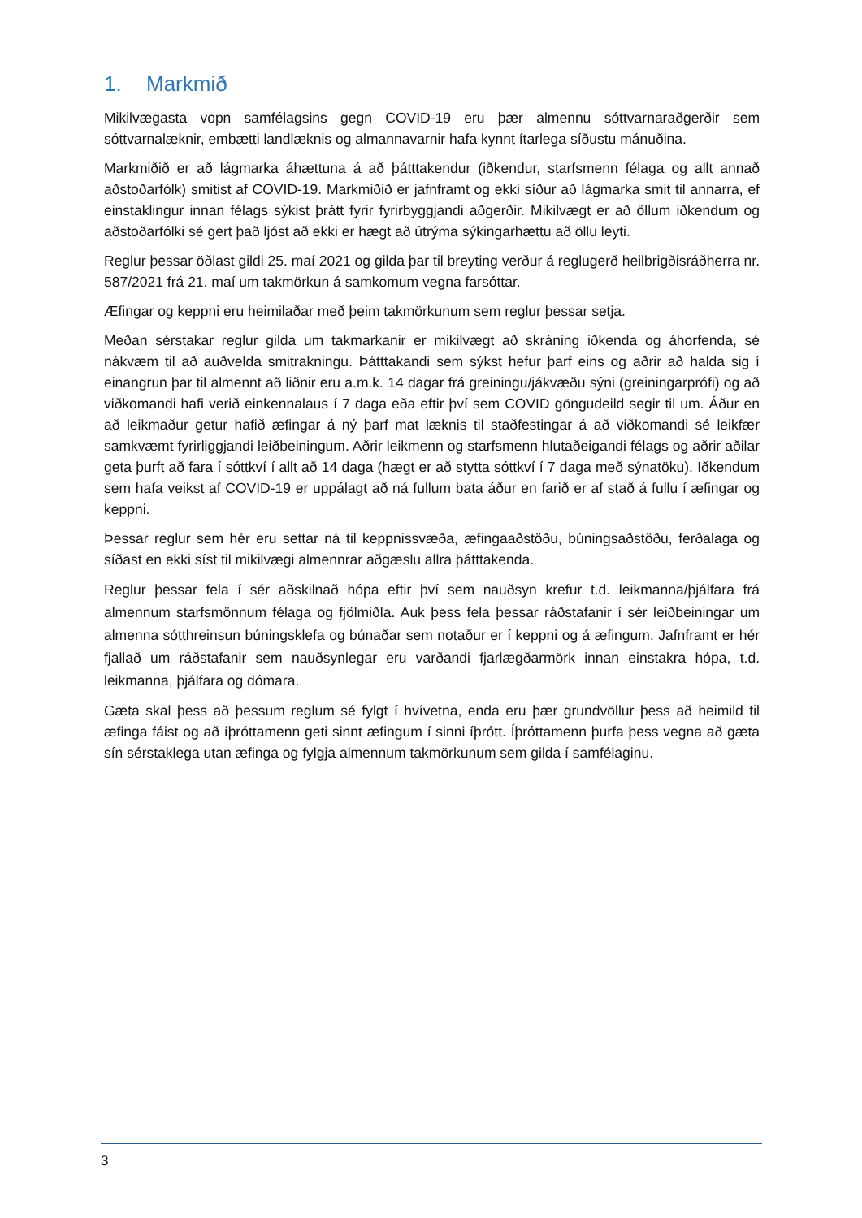1. Markmið
Mikilvægasta vopn samfélagsins gegn COVID-19 eru þær almennu sóttvarnaraðgerðir sem sóttvarnalæknir, embætti landlæknis og almannavarnir hafa kynnt ítarlega síðustu mánuðina.
Markmiðið er að lágmarka áhættuna á að þátttakendur (iðkendur, starfsmenn félaga og allt annað aðstoðarfólk) smitist af COVID-19. Markmiðið er jafnframt og ekki síður að lágmarka smit til annarra, ef einstaklingur innan félags sýkist þrátt fyrir fyrirbyggjandi aðgerðir. Mikilvægt er að öllum iðkendum og aðstoðarfólki sé gert það ljóst að ekki er hægt að útrýma sýkingarhættu að öllu leyti.
Reglur þessar öðlast gildi 25. maí 2021 og gilda þar til breyting verður á reglugerð heilbrigðisráðherra nr. 587/2021 frá 21. maí um takmörkun á samkomum vegna farsóttar.
Æfingar og keppni eru heimilaðar með þeim takmörkunum sem reglur þessar setja.
Meðan sérstakar reglur gilda um takmarkanir er mikilvægt að skráning iðkenda og áhorfenda, sé nákvæm til að auðvelda smitrakningu. Þátttakandi sem sýkst hefur þarf eins og aðrir að halda sig í einangrun þar til almennt að liðnir eru a.m.k. 14 dagar frá greiningu/jákvæðu sýni (greiningarprófi) og að viðkomandi hafi verið einkennalaus í 7 daga eða eftir því sem COVID göngudeild segir til um. Áður en að leikmaður getur hafið æfingar á ný þarf mat læknis til staðfestingar á að viðkomandi sé leikfær samkvæmt fyrirliggjandi leiðbeiningum. Aðrir leikmenn og starfsmenn hlutaðeigandi félags og aðrir aðilar geta þurft að fara í sóttkví í allt að 14 daga (hægt er að stytta sóttkví í 7 daga með sýnatöku). Iðkendum sem hafa veikst af COVID-19 er uppálagt að ná fullum bata áður en farið er af stað á fullu í æfingar og keppni.
Þessar reglur sem hér eru settar ná til keppnissvæða, æfingaaðstöðu, búningsaðstöðu, ferðalaga og síðast en ekki síst til mikilvægi almennrar aðgæslu allra þátttakenda.
Reglur þessar fela í sér aðskilnað hópa eftir því sem nauðsyn krefur t.d. leikmanna/þjálfara frá almennum starfsmönnum félaga og fjölmiðla. Auk þess fela þessar ráðstafanir í sér leiðbeiningar um almenna sótthreinsun búningsklefa og búnaðar sem notaður er í keppni og á æfingum. Jafnframt er hér fjallað um ráðstafanir sem nauðsynlegar eru varðandi fjarlægðarmörk innan einstakra hópa, t.d. leikmanna, þjálfara og dómara.
Gæta skal þess að þessum reglum sé fylgt í hvívetna, enda eru þær grundvöllur þess að heimild til æfinga fáist og að íþróttamenn geti sinnt æfingum í sinni íþrótt. Íþróttamenn þurfa þess vegna að gæta sín sérstaklega utan æfinga og fylgja almennum takmörkunum sem gilda í samfélaginu.
3